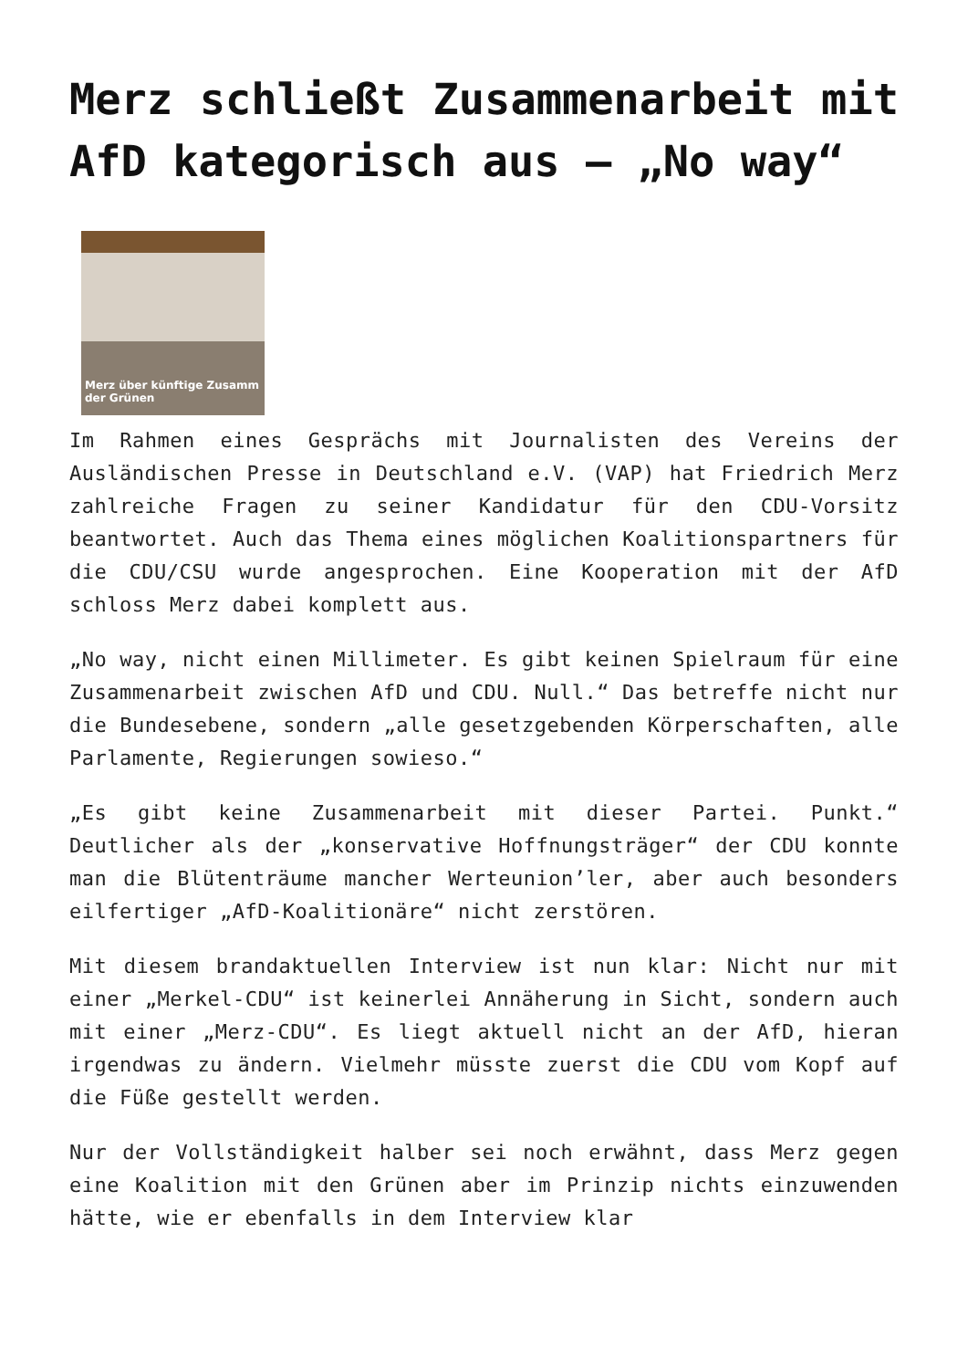Merz schließt Zusammenarbeit mit AfD kategorisch aus – „No way“
Merz über künftige Zusamm
der Grünen
Im Rahmen eines Gesprächs mit Journalisten des Vereins der Ausländischen Presse in Deutschland e.V. (VAP) hat Friedrich Merz zahlreiche Fragen zu seiner Kandidatur für den CDU-Vorsitz beantwortet. Auch das Thema eines möglichen Koalitionspartners für die CDU/CSU wurde angesprochen. Eine Kooperation mit der AfD schloss Merz dabei komplett aus.
„No way, nicht einen Millimeter. Es gibt keinen Spielraum für eine Zusammenarbeit zwischen AfD und CDU. Null.“ Das betreffe nicht nur die Bundesebene, sondern „alle gesetzgebenden Körperschaften, alle Parlamente, Regierungen sowieso.“
„Es gibt keine Zusammenarbeit mit dieser Partei. Punkt.“ Deutlicher als der „konservative Hoffnungsträger“ der CDU konnte man die Blütenträume mancher Werteunion’ler, aber auch besonders eilfertiger „AfD-Koalitionäre“ nicht zerstören.
Mit diesem brandaktuellen Interview ist nun klar: Nicht nur mit einer „Merkel-CDU“ ist keinerlei Annäherung in Sicht, sondern auch mit einer „Merz-CDU“. Es liegt aktuell nicht an der AfD, hieran irgendwas zu ändern. Vielmehr müsste zuerst die CDU vom Kopf auf die Füße gestellt werden.
Nur der Vollständigkeit halber sei noch erwähnt, dass Merz gegen eine Koalition mit den Grünen aber im Prinzip nichts einzuwenden hätte, wie er ebenfalls in dem Interview klar